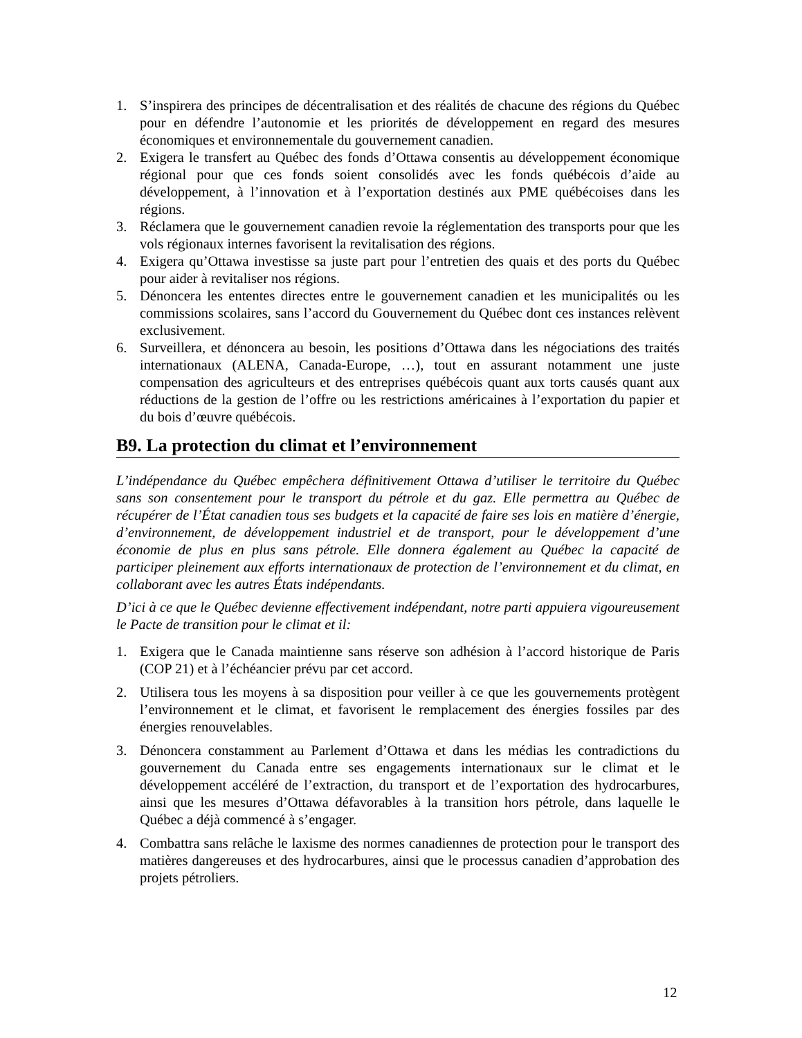1. S’inspirera des principes de décentralisation et des réalités de chacune des régions du Québec pour en défendre l’autonomie et les priorités de développement en regard des mesures économiques et environnementale du gouvernement canadien.
2. Exigera le transfert au Québec des fonds d’Ottawa consentis au développement économique régional pour que ces fonds soient consolidés avec les fonds québécois d’aide au développement, à l’innovation et à l’exportation destinés aux PME québécoises dans les régions.
3. Réclamera que le gouvernement canadien revoie la réglementation des transports pour que les vols régionaux internes favorisent la revitalisation des régions.
4. Exigera qu’Ottawa investisse sa juste part pour l’entretien des quais et des ports du Québec pour aider à revitaliser nos régions.
5. Dénoncera les ententes directes entre le gouvernement canadien et les municipalités ou les commissions scolaires, sans l’accord du Gouvernement du Québec dont ces instances relèvent exclusivement.
6. Surveillera, et dénoncera au besoin, les positions d’Ottawa dans les négociations des traités internationaux (ALENA, Canada-Europe, …), tout en assurant notamment une juste compensation des agriculteurs et des entreprises québécois quant aux torts causés quant aux réductions de la gestion de l’offre ou les restrictions américaines à l’exportation du papier et du bois d’œuvre québécois.
B9. La protection du climat et l’environnement
L’indépendance du Québec empêchera définitivement Ottawa d’utiliser le territoire du Québec sans son consentement pour le transport du pétrole et du gaz. Elle permettra au Québec de récupérer de l’État canadien tous ses budgets et la capacité de faire ses lois en matière d’énergie, d’environnement, de développement industriel et de transport, pour le développement d’une économie de plus en plus sans pétrole. Elle donnera également au Québec la capacité de participer pleinement aux efforts internationaux de protection de l’environnement et du climat, en collaborant avec les autres États indépendants.
D’ici à ce que le Québec devienne effectivement indépendant, notre parti appuiera vigoureusement le Pacte de transition pour le climat et il:
1. Exigera que le Canada maintienne sans réserve son adhésion à l’accord historique de Paris (COP 21) et à l’échéancier prévu par cet accord.
2. Utilisera tous les moyens à sa disposition pour veiller à ce que les gouvernements protègent l’environnement et le climat, et favorisent le remplacement des énergies fossiles par des énergies renouvelables.
3. Dénoncera constamment au Parlement d’Ottawa et dans les médias les contradictions du gouvernement du Canada entre ses engagements internationaux sur le climat et le développement accéléré de l’extraction, du transport et de l’exportation des hydrocarbures, ainsi que les mesures d’Ottawa défavorables à la transition hors pétrole, dans laquelle le Québec a déjà commencé à s’engager.
4. Combattra sans relâche le laxisme des normes canadiennes de protection pour le transport des matières dangereuses et des hydrocarbures, ainsi que le processus canadien d’approbation des projets pétroliers.
12